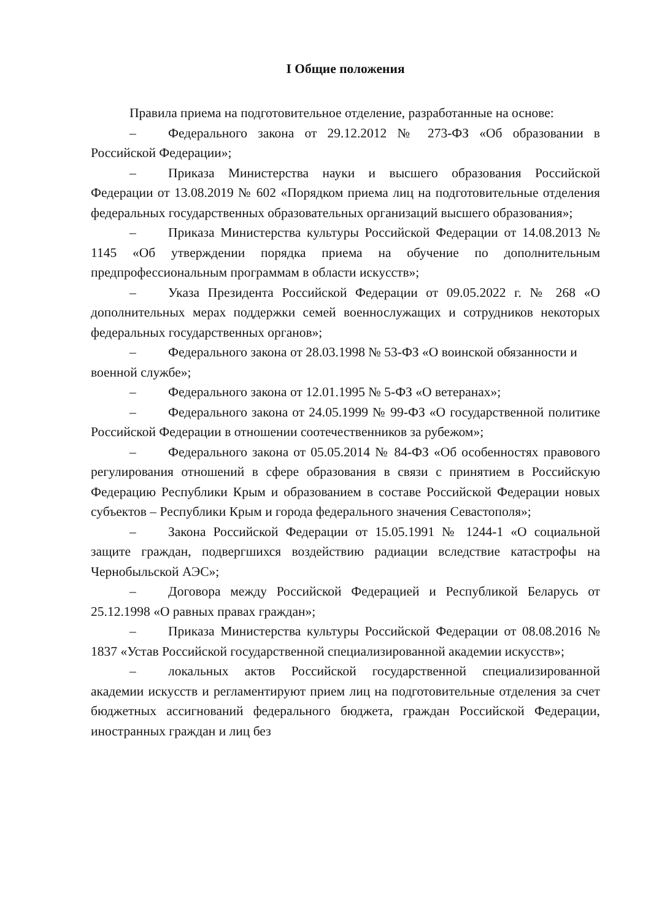I Общие положения
Правила приема на подготовительное отделение, разработанные на основе:
– Федерального закона от 29.12.2012 № 273-ФЗ «Об образовании в Российской Федерации»;
– Приказа Министерства науки и высшего образования Российской Федерации от 13.08.2019 № 602 «Порядком приема лиц на подготовительные отделения федеральных государственных образовательных организаций высшего образования»;
– Приказа Министерства культуры Российской Федерации от 14.08.2013 № 1145 «Об утверждении порядка приема на обучение по дополнительным предпрофессиональным программам в области искусств»;
– Указа Президента Российской Федерации от 09.05.2022 г. № 268 «О дополнительных мерах поддержки семей военнослужащих и сотрудников некоторых федеральных государственных органов»;
– Федерального закона от 28.03.1998 № 53-ФЗ «О воинской обязанности и военной службе»;
– Федерального закона от 12.01.1995 № 5-ФЗ «О ветеранах»;
– Федерального закона от 24.05.1999 № 99-ФЗ «О государственной политике Российской Федерации в отношении соотечественников за рубежом»;
– Федерального закона от 05.05.2014 № 84-ФЗ «Об особенностях правового регулирования отношений в сфере образования в связи с принятием в Российскую Федерацию Республики Крым и образованием в составе Российской Федерации новых субъектов – Республики Крым и города федерального значения Севастополя»;
– Закона Российской Федерации от 15.05.1991 № 1244-1 «О социальной защите граждан, подвергшихся воздействию радиации вследствие катастрофы на Чернобыльской АЭС»;
– Договора между Российской Федерацией и Республикой Беларусь от 25.12.1998 «О равных правах граждан»;
– Приказа Министерства культуры Российской Федерации от 08.08.2016 № 1837 «Устав Российской государственной специализированной академии искусств»;
– локальных актов Российской государственной специализированной академии искусств и регламентируют прием лиц на подготовительные отделения за счет бюджетных ассигнований федерального бюджета, граждан Российской Федерации, иностранных граждан и лиц без